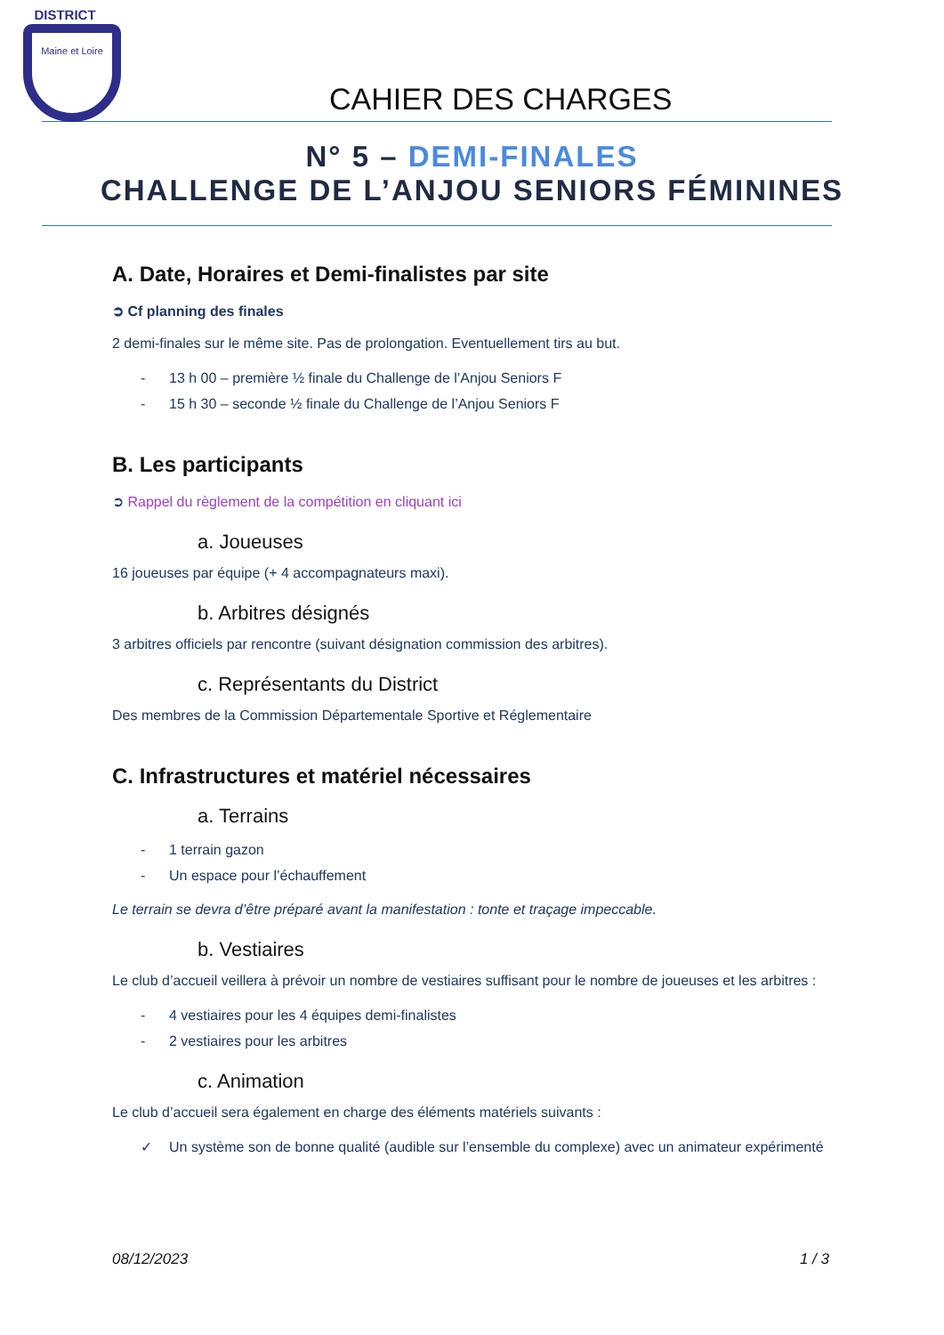DISTRICT
Maine et Loire
CAHIER DES CHARGES
N° 5 – DEMI-FINALES
CHALLENGE DE L’ANJOU SENIORS FÉMININES
A. Date, Horaires et Demi-finalistes par site
➲ Cf planning des finales
2 demi-finales sur le même site. Pas de prolongation. Eventuellement tirs au but.
- 13 h 00 – première ½ finale du Challenge de l’Anjou Seniors F
- 15 h 30 – seconde ½ finale du Challenge de l’Anjou Seniors F
B. Les participants
➲ Rappel du règlement de la compétition en cliquant ici
a. Joueuses
16 joueuses par équipe (+ 4 accompagnateurs maxi).
b. Arbitres désignés
3 arbitres officiels par rencontre (suivant désignation commission des arbitres).
c. Représentants du District
Des membres de la Commission Départementale Sportive et Réglementaire
C. Infrastructures et matériel nécessaires
a. Terrains
- 1 terrain gazon
- Un espace pour l’échauffement
Le terrain se devra d’être préparé avant la manifestation : tonte et traçage impeccable.
b. Vestiaires
Le club d’accueil veillera à prévoir un nombre de vestiaires suffisant pour le nombre de joueuses et les arbitres :
- 4 vestiaires pour les 4 équipes demi-finalistes
- 2 vestiaires pour les arbitres
c. Animation
Le club d’accueil sera également en charge des éléments matériels suivants :
✓ Un système son de bonne qualité (audible sur l’ensemble du complexe) avec un animateur expérimenté
08/12/2023 1 / 3